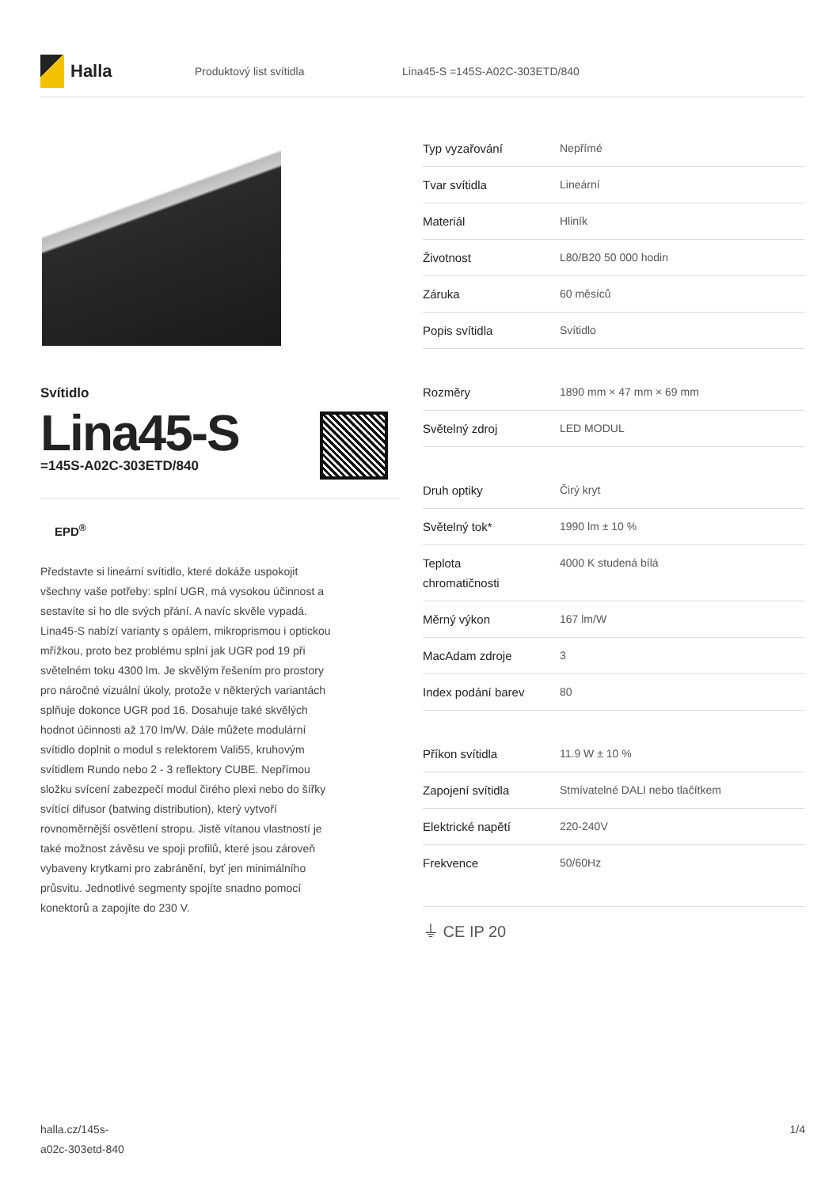Halla
Produktový list svítidla Lina45-S =145S-A02C-303ETD/840
Svítidlo
Lina45-S
=145S-A02C-303ETD/840
EPD<sup>®</sup>
Představte si lineární svítidlo, které dokáže uspokojit všechny vaše potřeby: splní UGR, má vysokou účinnost a sestavíte si ho dle svých přání. A navíc skvěle vypadá. Lina45-S nabízí varianty s opálem, mikroprismou i optickou mřížkou, proto bez problému splní jak UGR pod 19 při světelném toku 4300 lm. Je skvělým řešením pro prostory pro náročné vizuální úkoly, protože v některých variantách splňuje dokonce UGR pod 16. Dosahuje také skvělých hodnot účinnosti až 170 lm/W. Dále můžete modulární svítidlo doplnit o modul s relektorem Vali55, kruhovým svítidlem Rundo nebo 2 - 3 reflektory CUBE. Nepřímou složku svícení zabezpečí modul čirého plexi nebo do šířky svítící difusor (batwing distribution), který vytvoří rovnoměrnější osvětlení stropu. Jistě vítanou vlastností je také možnost závěsu ve spoji profilů, které jsou zároveň vybaveny krytkami pro zabránění, byť jen minimálního průsvitu. Jednotlivé segmenty spojíte snadno pomocí konektorů a zapojíte do 230 V.
| Typ vyzařování | Nepřímé |
| Tvar svítidla | Lineární |
| Materiál | Hliník |
| Životnost | L80/B20 50 000 hodin |
| Záruka | 60 měsíců |
| Popis svítidla | Svítidlo |
| Rozměry | 1890 mm × 47 mm × 69 mm |
| Světelný zdroj | LED MODUL |
| Druh optiky | Čirý kryt |
| Světelný tok* | 1990 lm ± 10 % |
| Teplota chromatičnosti | 4000 K studená bílá |
| Měrný výkon | 167 lm/W |
| MacAdam zdroje | 3 |
| Index podání barev | 80 |
| Příkon svítidla | 11.9 W ± 10 % |
| Zapojení svítidla | Stmívatelné DALI nebo tlačítkem |
| Elektrické napětí | 220-240V |
| Frekvence | 50/60Hz |
⏚ CE IP 20
halla.cz/145s-
a02c-303etd-840
1/4